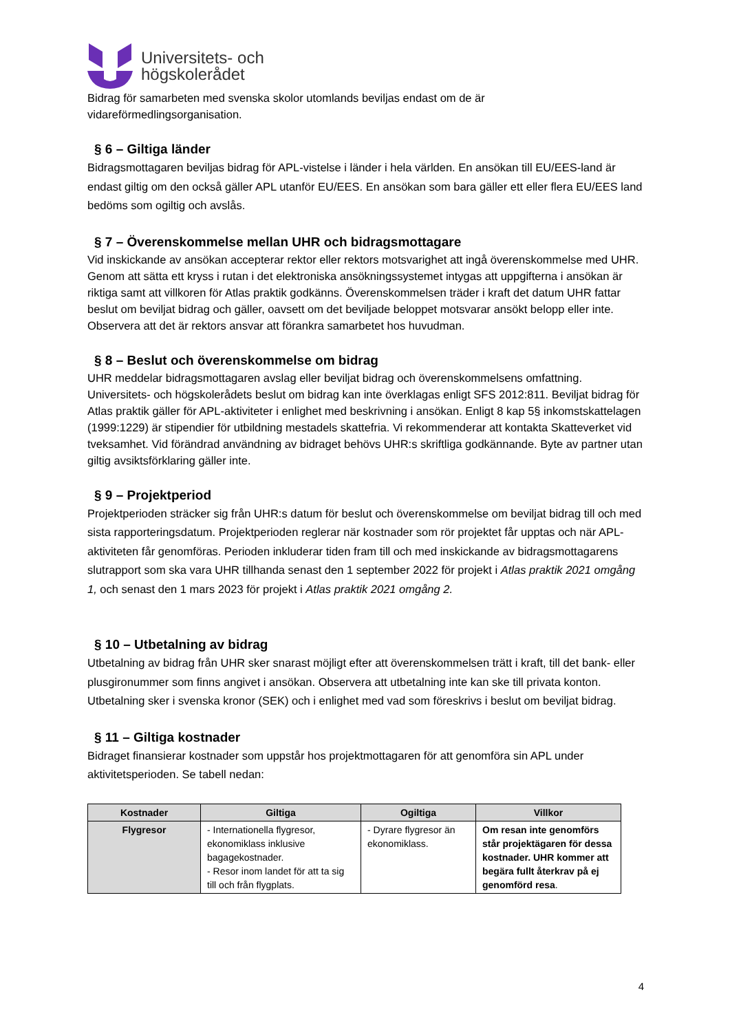Universitets- och
högskolerådet
Bidrag för samarbeten med svenska skolor utomlands beviljas endast om de är vidareförmedlingsorganisation.
§ 6 – Giltiga länder
Bidragsmottagaren beviljas bidrag för APL-vistelse i länder i hela världen. En ansökan till EU/EES-land är endast giltig om den också gäller APL utanför EU/EES. En ansökan som bara gäller ett eller flera EU/EES land bedöms som ogiltig och avslås.
§ 7 – Överenskommelse mellan UHR och bidragsmottagare
Vid inskickande av ansökan accepterar rektor eller rektors motsvarighet att ingå överenskommelse med UHR. Genom att sätta ett kryss i rutan i det elektroniska ansökningssystemet intygas att uppgifterna i ansökan är riktiga samt att villkoren för Atlas praktik godkänns. Överenskommelsen träder i kraft det datum UHR fattar beslut om beviljat bidrag och gäller, oavsett om det beviljade beloppet motsvarar ansökt belopp eller inte. Observera att det är rektors ansvar att förankra samarbetet hos huvudman.
§ 8 – Beslut och överenskommelse om bidrag
UHR meddelar bidragsmottagaren avslag eller beviljat bidrag och överenskommelsens omfattning. Universitets- och högskolerådets beslut om bidrag kan inte överklagas enligt SFS 2012:811. Beviljat bidrag för Atlas praktik gäller för APL-aktiviteter i enlighet med beskrivning i ansökan. Enligt 8 kap 5§ inkomstskattelagen (1999:1229) är stipendier för utbildning mestadels skattefria. Vi rekommenderar att kontakta Skatteverket vid tveksamhet. Vid förändrad användning av bidraget behövs UHR:s skriftliga godkännande. Byte av partner utan giltig avsiktsförklaring gäller inte.
§ 9 – Projektperiod
Projektperioden sträcker sig från UHR:s datum för beslut och överenskommelse om beviljat bidrag till och med sista rapporteringsdatum. Projektperioden reglerar när kostnader som rör projektet får upptas och när APL-aktiviteten får genomföras. Perioden inkluderar tiden fram till och med inskickande av bidragsmottagarens slutrapport som ska vara UHR tillhanda senast den 1 september 2022 för projekt i Atlas praktik 2021 omgång 1, och senast den 1 mars 2023 för projekt i Atlas praktik 2021 omgång 2.
§ 10 – Utbetalning av bidrag
Utbetalning av bidrag från UHR sker snarast möjligt efter att överenskommelsen trätt i kraft, till det bank- eller plusgironummer som finns angivet i ansökan. Observera att utbetalning inte kan ske till privata konton. Utbetalning sker i svenska kronor (SEK) och i enlighet med vad som föreskrivs i beslut om beviljat bidrag.
§ 11 – Giltiga kostnader
Bidraget finansierar kostnader som uppstår hos projektmottagaren för att genomföra sin APL under aktivitetsperioden. Se tabell nedan:
| Kostnader | Giltiga | Ogiltiga | Villkor |
| --- | --- | --- | --- |
| Flygresor | - Internationella flygresor, ekonomiklass inklusive bagagekostnader. - Resor inom landet för att ta sig till och från flygplats. | - Dyrare flygresor än ekonomiklass. | Om resan inte genomförs står projektägaren för dessa kostnader. UHR kommer att begära fullt återkrav på ej genomförd resa . |
4